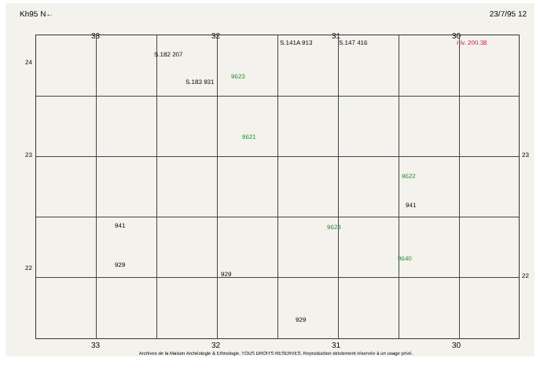Kh95 N← 23/7/95 12
33 32 31 30
S.182 207
S.183 931
S.141A 913 S.147 416
9623
9621
9622
941
941
929
929
9624
9640
929
niv. 200.38
24
23
22
23
22
33 32 31 30
Archives de la Maison Archéologie & Ethnologie. TOUS DROITS RESERVES. Reproduction strictement réservée à un usage privé.